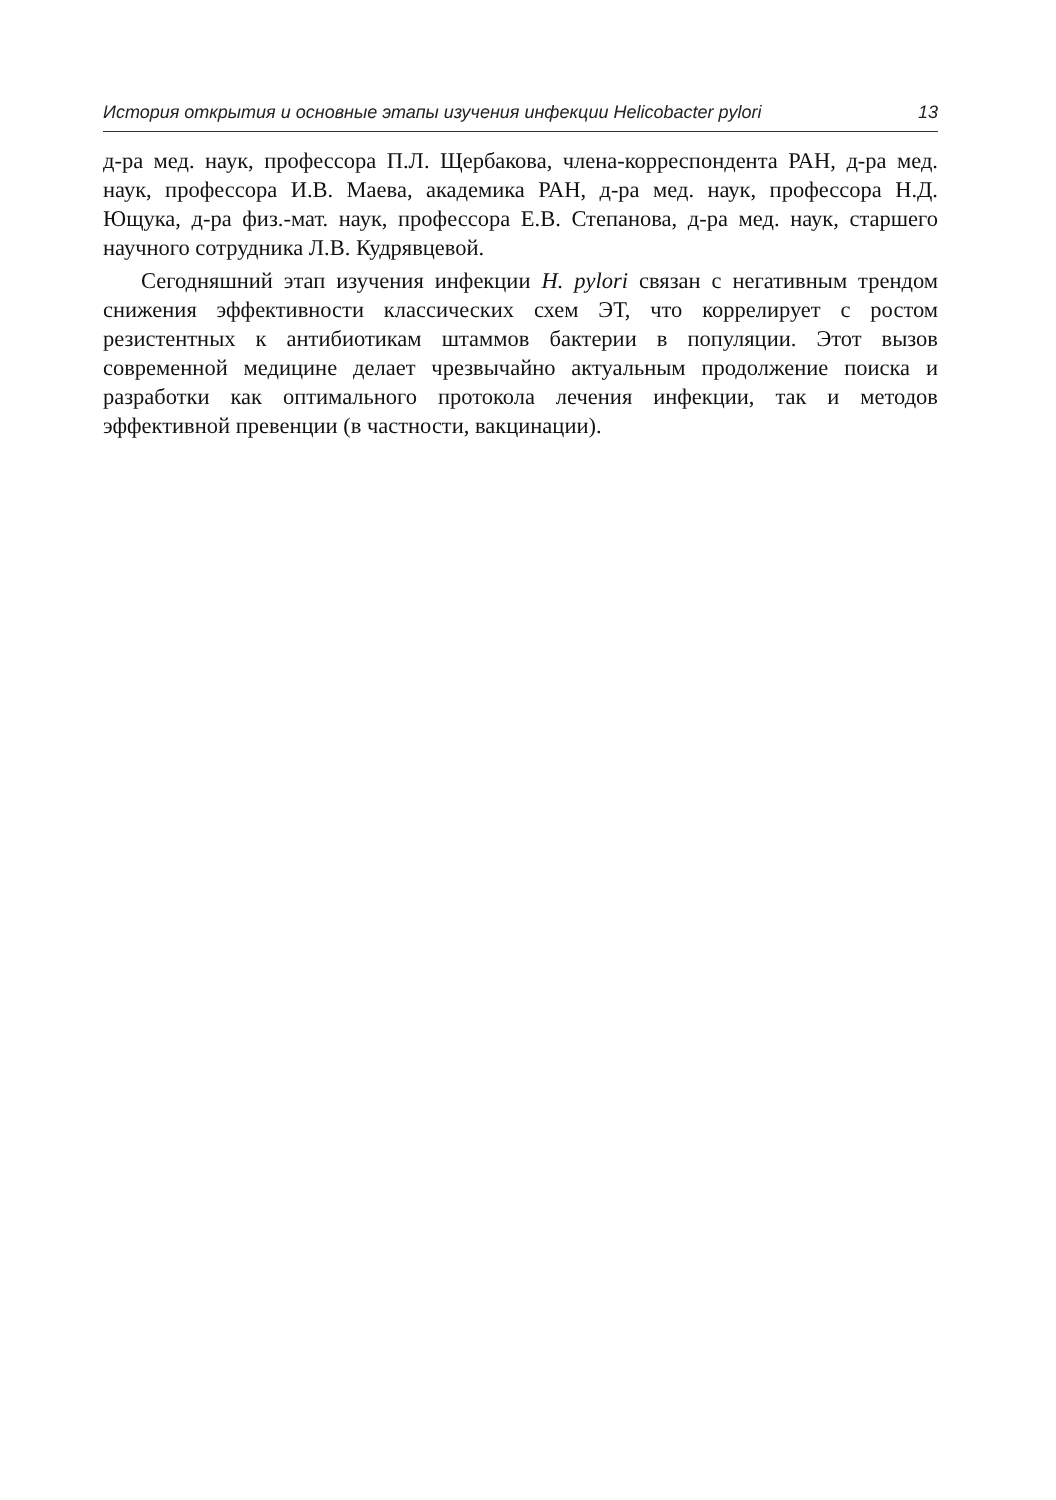История открытия и основные этапы изучения инфекции Helicobacter pylori 13
д-ра мед. наук, профессора П.Л. Щербакова, члена-корреспондента РАН, д-ра мед. наук, профессора И.В. Маева, академика РАН, д-ра мед. наук, профессора Н.Д. Ющука, д-ра физ.-мат. наук, профессора Е.В. Степанова, д-ра мед. наук, старшего научного сотрудника Л.В. Кудрявцевой.
Сегодняшний этап изучения инфекции H. pylori связан с негативным трендом снижения эффективности классических схем ЭТ, что коррелирует с ростом резистентных к антибиотикам штаммов бактерии в популяции. Этот вызов современной медицине делает чрезвычайно актуальным продолжение поиска и разработки как оптимального протокола лечения инфекции, так и методов эффективной превенции (в частности, вакцинации).